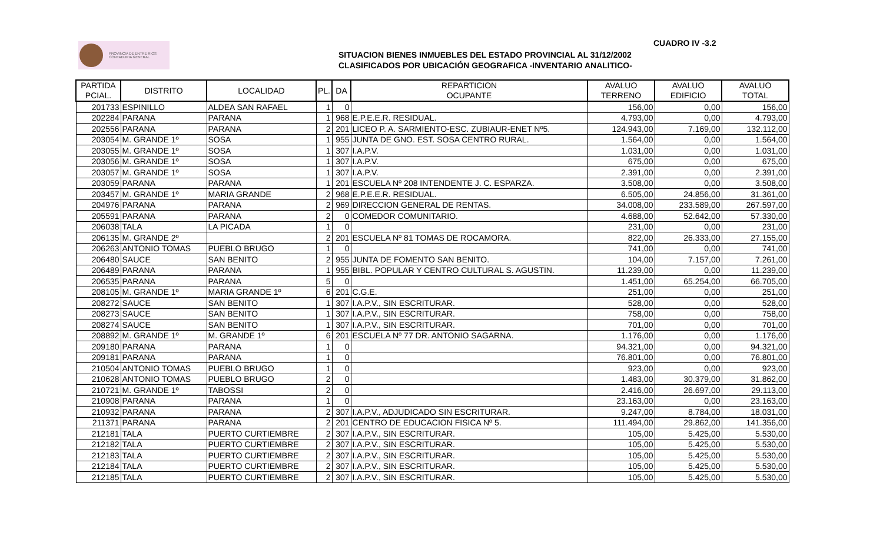PROVINCIA DE ENTRE RIOS
CONTADURIA GENERAL
CUADRO IV -3.2
SITUACION BIENES INMUEBLES DEL ESTADO PROVINCIAL AL 31/12/2002
CLASIFICADOS POR UBICACIÓN GEOGRAFICA -INVENTARIO ANALITICO-
| PARTIDA PCIAL. | DISTRITO | LOCALIDAD | PL. | DA | REPARTICION OCUPANTE | AVALUO TERRENO | AVALUO EDIFICIO | AVALUO TOTAL |
| --- | --- | --- | --- | --- | --- | --- | --- | --- |
| 201733 | ESPINILLO | ALDEA SAN RAFAEL | 1 | 0 | | 156,00 | 0,00 | 156,00 |
| 202284 | PARANA | PARANA | 1 | 968 | E.P.E.E.R. RESIDUAL. | 4.793,00 | 0,00 | 4.793,00 |
| 202556 | PARANA | PARANA | 2 | 201 | LICEO P. A. SARMIENTO-ESC. ZUBIAUR-ENET Nº5. | 124.943,00 | 7.169,00 | 132.112,00 |
| 203054 | M. GRANDE 1º | SOSA | 1 | 955 | JUNTA DE GNO. EST. SOSA CENTRO RURAL. | 1.564,00 | 0,00 | 1.564,00 |
| 203055 | M. GRANDE 1º | SOSA | 1 | 307 | I.A.P.V. | 1.031,00 | 0,00 | 1.031,00 |
| 203056 | M. GRANDE 1º | SOSA | 1 | 307 | I.A.P.V. | 675,00 | 0,00 | 675,00 |
| 203057 | M. GRANDE 1º | SOSA | 1 | 307 | I.A.P.V. | 2.391,00 | 0,00 | 2.391,00 |
| 203059 | PARANA | PARANA | 1 | 201 | ESCUELA Nº 208 INTENDENTE J. C. ESPARZA. | 3.508,00 | 0,00 | 3.508,00 |
| 203457 | M. GRANDE 1º | MARIA GRANDE | 2 | 968 | E.P.E.E.R. RESIDUAL. | 6.505,00 | 24.856,00 | 31.361,00 |
| 204976 | PARANA | PARANA | 2 | 969 | DIRECCION GENERAL DE RENTAS. | 34.008,00 | 233.589,00 | 267.597,00 |
| 205591 | PARANA | PARANA | 2 | 0 | COMEDOR COMUNITARIO. | 4.688,00 | 52.642,00 | 57.330,00 |
| 206038 | TALA | LA PICADA | 1 | 0 | | 231,00 | 0,00 | 231,00 |
| 206135 | M. GRANDE 2º | | 2 | 201 | ESCUELA Nº 81 TOMAS DE ROCAMORA. | 822,00 | 26.333,00 | 27.155,00 |
| 206263 | ANTONIO TOMAS | PUEBLO BRUGO | 1 | 0 | | 741,00 | 0,00 | 741,00 |
| 206480 | SAUCE | SAN BENITO | 2 | 955 | JUNTA DE FOMENTO SAN BENITO. | 104,00 | 7.157,00 | 7.261,00 |
| 206489 | PARANA | PARANA | 1 | 955 | BIBL. POPULAR Y CENTRO CULTURAL S. AGUSTIN. | 11.239,00 | 0,00 | 11.239,00 |
| 206535 | PARANA | PARANA | 5 | 0 | | 1.451,00 | 65.254,00 | 66.705,00 |
| 208105 | M. GRANDE 1º | MARIA GRANDE 1º | 6 | 201 | C.G.E. | 251,00 | 0,00 | 251,00 |
| 208272 | SAUCE | SAN BENITO | 1 | 307 | I.A.P.V., SIN ESCRITURAR. | 528,00 | 0,00 | 528,00 |
| 208273 | SAUCE | SAN BENITO | 1 | 307 | I.A.P.V., SIN ESCRITURAR. | 758,00 | 0,00 | 758,00 |
| 208274 | SAUCE | SAN BENITO | 1 | 307 | I.A.P.V., SIN ESCRITURAR. | 701,00 | 0,00 | 701,00 |
| 208892 | M. GRANDE 1º | M. GRANDE 1º | 6 | 201 | ESCUELA Nº 77 DR. ANTONIO SAGARNA. | 1.176,00 | 0,00 | 1.176,00 |
| 209180 | PARANA | PARANA | 1 | 0 | | 94.321,00 | 0,00 | 94.321,00 |
| 209181 | PARANA | PARANA | 1 | 0 | | 76.801,00 | 0,00 | 76.801,00 |
| 210504 | ANTONIO TOMAS | PUEBLO BRUGO | 1 | 0 | | 923,00 | 0,00 | 923,00 |
| 210628 | ANTONIO TOMAS | PUEBLO BRUGO | 2 | 0 | | 1.483,00 | 30.379,00 | 31.862,00 |
| 210721 | M. GRANDE 1º | TABOSSI | 2 | 0 | | 2.416,00 | 26.697,00 | 29.113,00 |
| 210908 | PARANA | PARANA | 1 | 0 | | 23.163,00 | 0,00 | 23.163,00 |
| 210932 | PARANA | PARANA | 2 | 307 | I.A.P.V., ADJUDICADO SIN ESCRITURAR. | 9.247,00 | 8.784,00 | 18.031,00 |
| 211371 | PARANA | PARANA | 2 | 201 | CENTRO DE EDUCACION FISICA Nº 5. | 111.494,00 | 29.862,00 | 141.356,00 |
| 212181 | TALA | PUERTO CURTIEMBRE | 2 | 307 | I.A.P.V., SIN ESCRITURAR. | 105,00 | 5.425,00 | 5.530,00 |
| 212182 | TALA | PUERTO CURTIEMBRE | 2 | 307 | I.A.P.V., SIN ESCRITURAR. | 105,00 | 5.425,00 | 5.530,00 |
| 212183 | TALA | PUERTO CURTIEMBRE | 2 | 307 | I.A.P.V., SIN ESCRITURAR. | 105,00 | 5.425,00 | 5.530,00 |
| 212184 | TALA | PUERTO CURTIEMBRE | 2 | 307 | I.A.P.V., SIN ESCRITURAR. | 105,00 | 5.425,00 | 5.530,00 |
| 212185 | TALA | PUERTO CURTIEMBRE | 2 | 307 | I.A.P.V., SIN ESCRITURAR. | 105,00 | 5.425,00 | 5.530,00 |